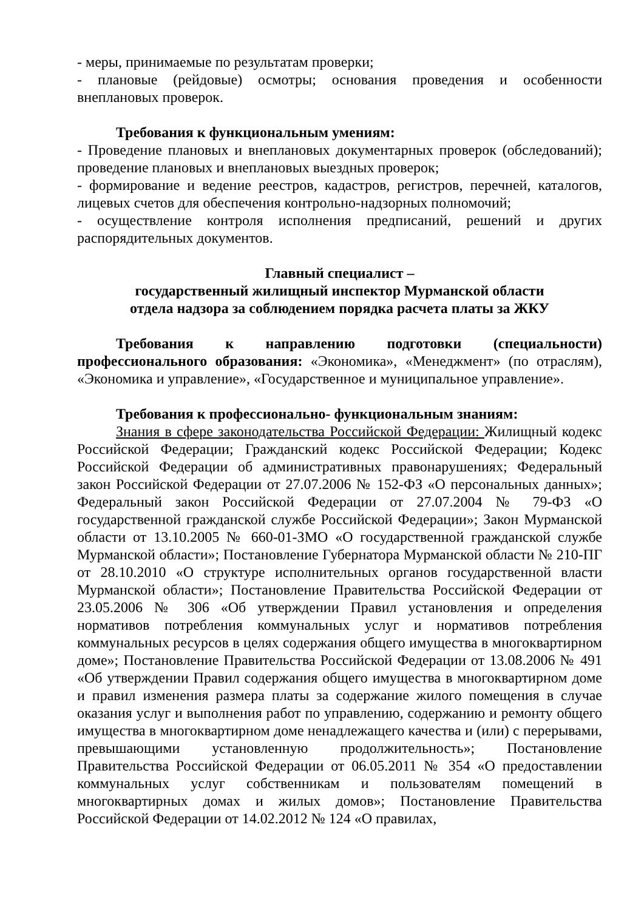- меры, принимаемые по результатам проверки;
- плановые (рейдовые) осмотры; основания проведения и особенности внеплановых проверок.
Требования к функциональным умениям:
- Проведение плановых и внеплановых документарных проверок (обследований); проведение плановых и внеплановых выездных проверок;
- формирование и ведение реестров, кадастров, регистров, перечней, каталогов, лицевых счетов для обеспечения контрольно-надзорных полномочий;
- осуществление контроля исполнения предписаний, решений и других распорядительных документов.
Главный специалист –
государственный жилищный инспектор Мурманской области
отдела надзора за соблюдением порядка расчета платы за ЖКУ
Требования к направлению подготовки (специальности) профессионального образования: «Экономика», «Менеджмент» (по отраслям), «Экономика и управление», «Государственное и муниципальное управление».
Требования к профессионально- функциональным знаниям:
Знания в сфере законодательства Российской Федерации: Жилищный кодекс Российской Федерации; Гражданский кодекс Российской Федерации; Кодекс Российской Федерации об административных правонарушениях; Федеральный закон Российской Федерации от 27.07.2006 № 152-ФЗ «О персональных данных»; Федеральный закон Российской Федерации от 27.07.2004 № 79-ФЗ «О государственной гражданской службе Российской Федерации»; Закон Мурманской области от 13.10.2005 № 660-01-ЗМО «О государственной гражданской службе Мурманской области»; Постановление Губернатора Мурманской области № 210-ПГ от 28.10.2010 «О структуре исполнительных органов государственной власти Мурманской области»; Постановление Правительства Российской Федерации от 23.05.2006 № 306 «Об утверждении Правил установления и определения нормативов потребления коммунальных услуг и нормативов потребления коммунальных ресурсов в целях содержания общего имущества в многоквартирном доме»; Постановление Правительства Российской Федерации от 13.08.2006 № 491 «Об утверждении Правил содержания общего имущества в многоквартирном доме и правил изменения размера платы за содержание жилого помещения в случае оказания услуг и выполнения работ по управлению, содержанию и ремонту общего имущества в многоквартирном доме ненадлежащего качества и (или) с перерывами, превышающими установленную продолжительность»; Постановление Правительства Российской Федерации от 06.05.2011 № 354 «О предоставлении коммунальных услуг собственникам и пользователям помещений в многоквартирных домах и жилых домов»; Постановление Правительства Российской Федерации от 14.02.2012 № 124 «О правилах,